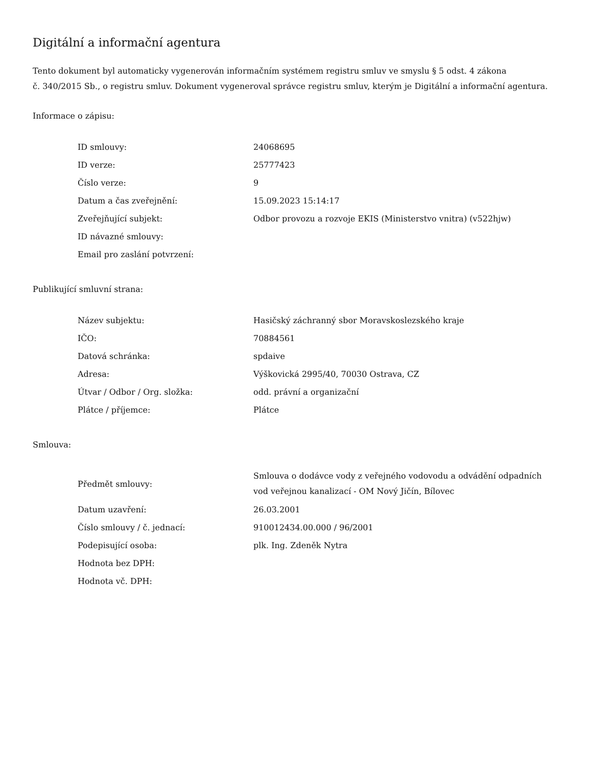Digitální a informační agentura
Tento dokument byl automaticky vygenerován informačním systémem registru smluv ve smyslu § 5 odst. 4 zákona
č. 340/2015 Sb., o registru smluv. Dokument vygeneroval správce registru smluv, kterým je Digitální a informační agentura.
Informace o zápisu:
| ID smlouvy: | 24068695 |
| ID verze: | 25777423 |
| Číslo verze: | 9 |
| Datum a čas zveřejnění: | 15.09.2023 15:14:17 |
| Zveřejňující subjekt: | Odbor provozu a rozvoje EKIS (Ministerstvo vnitra) (v522hjw) |
| ID návazné smlouvy: | |
| Email pro zaslání potvrzení: | |
Publikující smluvní strana:
| Název subjektu: | Hasičský záchranný sbor Moravskoslezského kraje |
| IČO: | 70884561 |
| Datová schránka: | spdaive |
| Adresa: | Výškovická 2995/40, 70030 Ostrava, CZ |
| Útvar / Odbor / Org. složka: | odd. právní a organizační |
| Plátce / příjemce: | Plátce |
Smlouva:
| Předmět smlouvy: | Smlouva o dodávce vody z veřejného vodovodu a odvádění odpadních vod veřejnou kanalizací - OM Nový Jičín, Bílovec |
| Datum uzavření: | 26.03.2001 |
| Číslo smlouvy / č. jednací: | 910012434.00.000 / 96/2001 |
| Podepisující osoba: | plk. Ing. Zdeněk Nytra |
| Hodnota bez DPH: | |
| Hodnota vč. DPH: | |